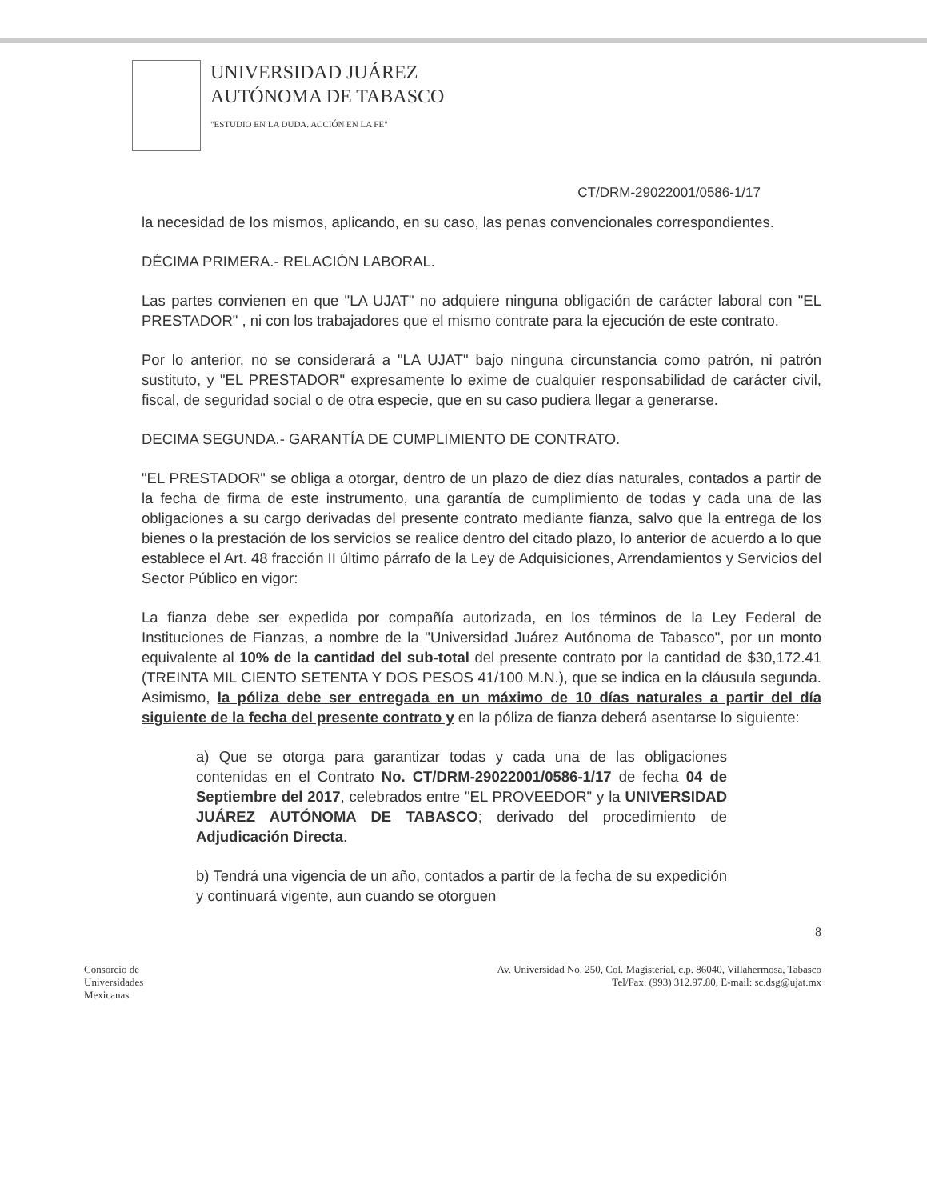UNIVERSIDAD JUÁREZ
AUTÓNOMA DE TABASCO
"ESTUDIO EN LA DUDA. ACCIÓN EN LA FE"
CT/DRM-29022001/0586-1/17
la necesidad de los mismos, aplicando, en su caso, las penas convencionales correspondientes.
DÉCIMA PRIMERA.- RELACIÓN LABORAL.
Las partes convienen en que "LA UJAT" no adquiere ninguna obligación de carácter laboral con "EL PRESTADOR" , ni con los trabajadores que el mismo contrate para la ejecución de este contrato.
Por lo anterior, no se considerará a "LA UJAT" bajo ninguna circunstancia como patrón, ni patrón sustituto, y "EL PRESTADOR" expresamente lo exime de cualquier responsabilidad de carácter civil, fiscal, de seguridad social o de otra especie, que en su caso pudiera llegar a generarse.
DECIMA SEGUNDA.- GARANTÍA DE CUMPLIMIENTO DE CONTRATO.
"EL PRESTADOR" se obliga a otorgar, dentro de un plazo de diez días naturales, contados a partir de la fecha de firma de este instrumento, una garantía de cumplimiento de todas y cada una de las obligaciones a su cargo derivadas del presente contrato mediante fianza, salvo que la entrega de los bienes o la prestación de los servicios se realice dentro del citado plazo, lo anterior de acuerdo a lo que establece el Art. 48 fracción II último párrafo de la Ley de Adquisiciones, Arrendamientos y Servicios del Sector Público en vigor:
La fianza debe ser expedida por compañía autorizada, en los términos de la Ley Federal de Instituciones de Fianzas, a nombre de la "Universidad Juárez Autónoma de Tabasco", por un monto equivalente al 10% de la cantidad del sub-total del presente contrato por la cantidad de $30,172.41 (TREINTA MIL CIENTO SETENTA Y DOS PESOS 41/100 M.N.), que se indica en la cláusula segunda. Asimismo, la póliza debe ser entregada en un máximo de 10 días naturales a partir del día siguiente de la fecha del presente contrato y en la póliza de fianza deberá asentarse lo siguiente:
a) Que se otorga para garantizar todas y cada una de las obligaciones contenidas en el Contrato No. CT/DRM-29022001/0586-1/17 de fecha 04 de Septiembre del 2017, celebrados entre "EL PROVEEDOR" y la UNIVERSIDAD JUÁREZ AUTÓNOMA DE TABASCO; derivado del procedimiento de Adjudicación Directa.
b) Tendrá una vigencia de un año, contados a partir de la fecha de su expedición y continuará vigente, aun cuando se otorguen
8
Consorcio de
Universidades
Mexicanas
Av. Universidad No. 250, Col. Magisterial, c.p. 86040, Villahermosa, Tabasco
Tel/Fax. (993) 312.97.80, E-mail: sc.dsg@ujat.mx